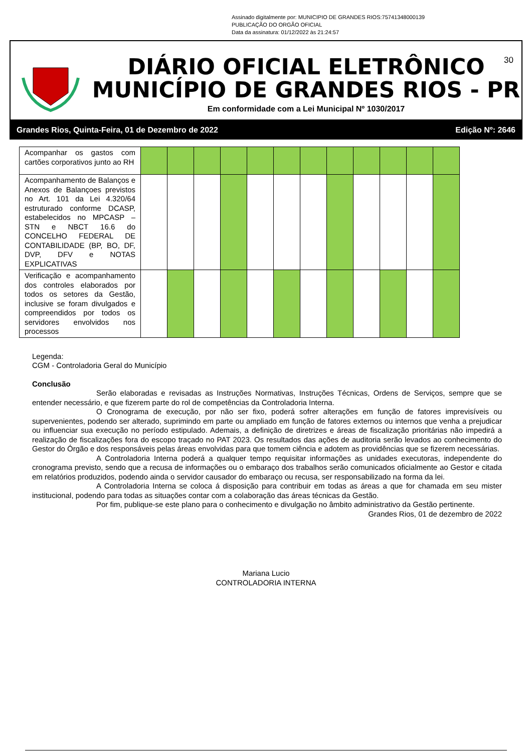Assinado digitalmente por: MUNICIPIO DE GRANDES RIOS:75741348000139
PUBLICAÇÃO DO ORGÃO OFICIAL
Data da assinatura: 01/12/2022 às 21:24:57
DIÁRIO OFICIAL ELETRÔNICO
MUNICÍPIO DE GRANDES RIOS - PR
Em conformidade com a Lei Municipal Nº 1030/2017
30
Grandes Rios, Quinta-Feira, 01 de Dezembro de 2022 Edição Nº: 2646
| Acompanhar os gastos com cartões corporativos junto ao RH | | | | | | | | | | | | |
| Acompanhamento de Balanços e Anexos de Balançoes previstos no Art. 101 da Lei 4.320/64 estruturado conforme DCASP, estabelecidos no MPCASP – STN e NBCT 16.6 do CONCELHO FEDERAL DE CONTABILIDADE (BP, BO, DF, DVP, DFV e NOTAS EXPLICATIVAS | | | | | | | | | | | | |
| Verificação e acompanhamento dos controles elaborados por todos os setores da Gestão, inclusive se foram divulgados e compreendidos por todos os servidores envolvidos nos processos | | | | | | | | | | | | |
Legenda:
CGM - Controladoria Geral do Município
Conclusão
Serão elaboradas e revisadas as Instruções Normativas, Instruções Técnicas, Ordens de Serviços, sempre que se entender necessário, e que fizerem parte do rol de competências da Controladoria Interna.
O Cronograma de execução, por não ser fixo, poderá sofrer alterações em função de fatores imprevisíveis ou supervenientes, podendo ser alterado, suprimindo em parte ou ampliado em função de fatores externos ou internos que venha a prejudicar ou influenciar sua execução no período estipulado. Ademais, a definição de diretrizes e áreas de fiscalização prioritárias não impedirá a realização de fiscalizações fora do escopo traçado no PAT 2023. Os resultados das ações de auditoria serão levados ao conhecimento do Gestor do Órgão e dos responsáveis pelas áreas envolvidas para que tomem ciência e adotem as providências que se fizerem necessárias.
A Controladoria Interna poderá a qualquer tempo requisitar informações as unidades executoras, independente do cronograma previsto, sendo que a recusa de informações ou o embaraço dos trabalhos serão comunicados oficialmente ao Gestor e citada em relatórios produzidos, podendo ainda o servidor causador do embaraço ou recusa, ser responsabilizado na forma da lei.
A Controladoria Interna se coloca á disposição para contribuir em todas as áreas a que for chamada em seu mister institucional, podendo para todas as situações contar com a colaboração das áreas técnicas da Gestão.
Por fim, publique-se este plano para o conhecimento e divulgação no âmbito administrativo da Gestão pertinente.
Grandes Rios, 01 de dezembro de 2022
Mariana Lucio
CONTROLADORIA INTERNA